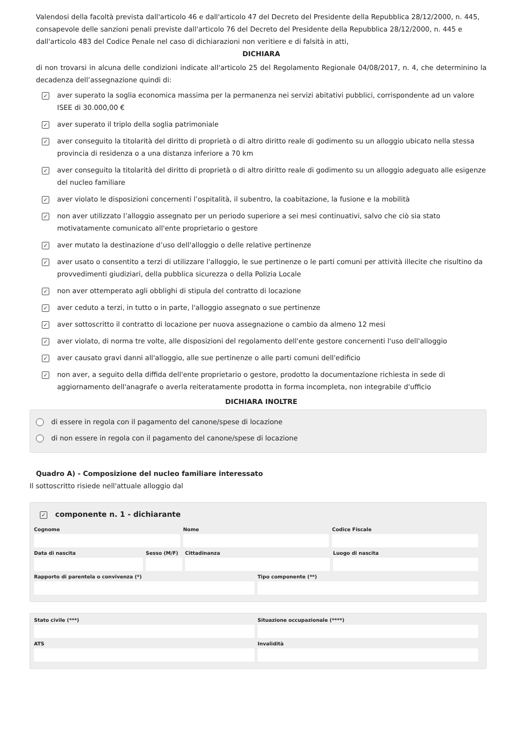Valendosi della facoltà prevista dall'articolo 46 e dall'articolo 47 del Decreto del Presidente della Repubblica 28/12/2000, n. 445, consapevole delle sanzioni penali previste dall'articolo 76 del Decreto del Presidente della Repubblica 28/12/2000, n. 445 e dall'articolo 483 del Codice Penale nel caso di dichiarazioni non veritiere e di falsità in atti,
DICHIARA
di non trovarsi in alcuna delle condizioni indicate all'articolo 25 del Regolamento Regionale 04/08/2017, n. 4, che determinino la decadenza dell’assegnazione quindi di:
✓ aver superato la soglia economica massima per la permanenza nei servizi abitativi pubblici, corrispondente ad un valore ISEE di 30.000,00 €
✓ aver superato il triplo della soglia patrimoniale
✓ aver conseguito la titolarità del diritto di proprietà o di altro diritto reale di godimento su un alloggio ubicato nella stessa provincia di residenza o a una distanza inferiore a 70 km
✓ aver conseguito la titolarità del diritto di proprietà o di altro diritto reale di godimento su un alloggio adeguato alle esigenze del nucleo familiare
✓ aver violato le disposizioni concernenti l’ospitalità, il subentro, la coabitazione, la fusione e la mobilità
✓ non aver utilizzato l’alloggio assegnato per un periodo superiore a sei mesi continuativi, salvo che ciò sia stato motivatamente comunicato all'ente proprietario o gestore
✓ aver mutato la destinazione d’uso dell'alloggio o delle relative pertinenze
✓ aver usato o consentito a terzi di utilizzare l'alloggio, le sue pertinenze o le parti comuni per attività illecite che risultino da provvedimenti giudiziari, della pubblica sicurezza o della Polizia Locale
✓ non aver ottemperato agli obblighi di stipula del contratto di locazione
✓ aver ceduto a terzi, in tutto o in parte, l'alloggio assegnato o sue pertinenze
✓ aver sottoscritto il contratto di locazione per nuova assegnazione o cambio da almeno 12 mesi
✓ aver violato, di norma tre volte, alle disposizioni del regolamento dell'ente gestore concernenti l'uso dell'alloggio
✓ aver causato gravi danni all'alloggio, alle sue pertinenze o alle parti comuni dell'edificio
✓ non aver, a seguito della diffida dell'ente proprietario o gestore, prodotto la documentazione richiesta in sede di aggiornamento dell'anagrafe o averla reiteratamente prodotta in forma incompleta, non integrabile d'ufficio
DICHIARA INOLTRE
di essere in regola con il pagamento del canone/spese di locazione
di non essere in regola con il pagamento del canone/spese di locazione
Quadro A) - Composizione del nucleo familiare interessato
Il sottoscritto risiede nell'attuale alloggio dal
✓ componente n. 1 - dichiarante
Cognome Nome Codice Fiscale
Data di nascita Sesso (M/F) Cittadinanza Luogo di nascita
Rapporto di parentela o convivenza (*)
Tipo componente (**)
Stato civile (***) Situazione occupazionale (****)
ATS Invalidità